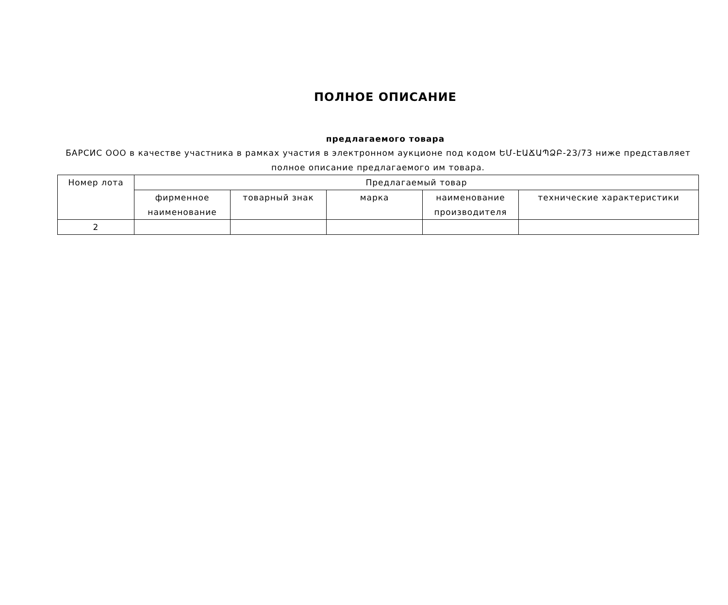ПОЛНОЕ ОПИСАНИЕ
предлагаемого товара
БАРСИС ООО в качестве участника в рамках участия в электронном аукционе под кодом ԵՄ-ԷԱՃԱՊՁԲ-23/73 ниже представляет полное описание предлагаемого им товара.
| Номер лота | Предлагаемый товар | | | | |
| --- | --- | --- | --- | --- | --- |
| | фирменное наименование | товарный знак | марка | наименование производителя | технические характеристики |
| 2 | | | | | |